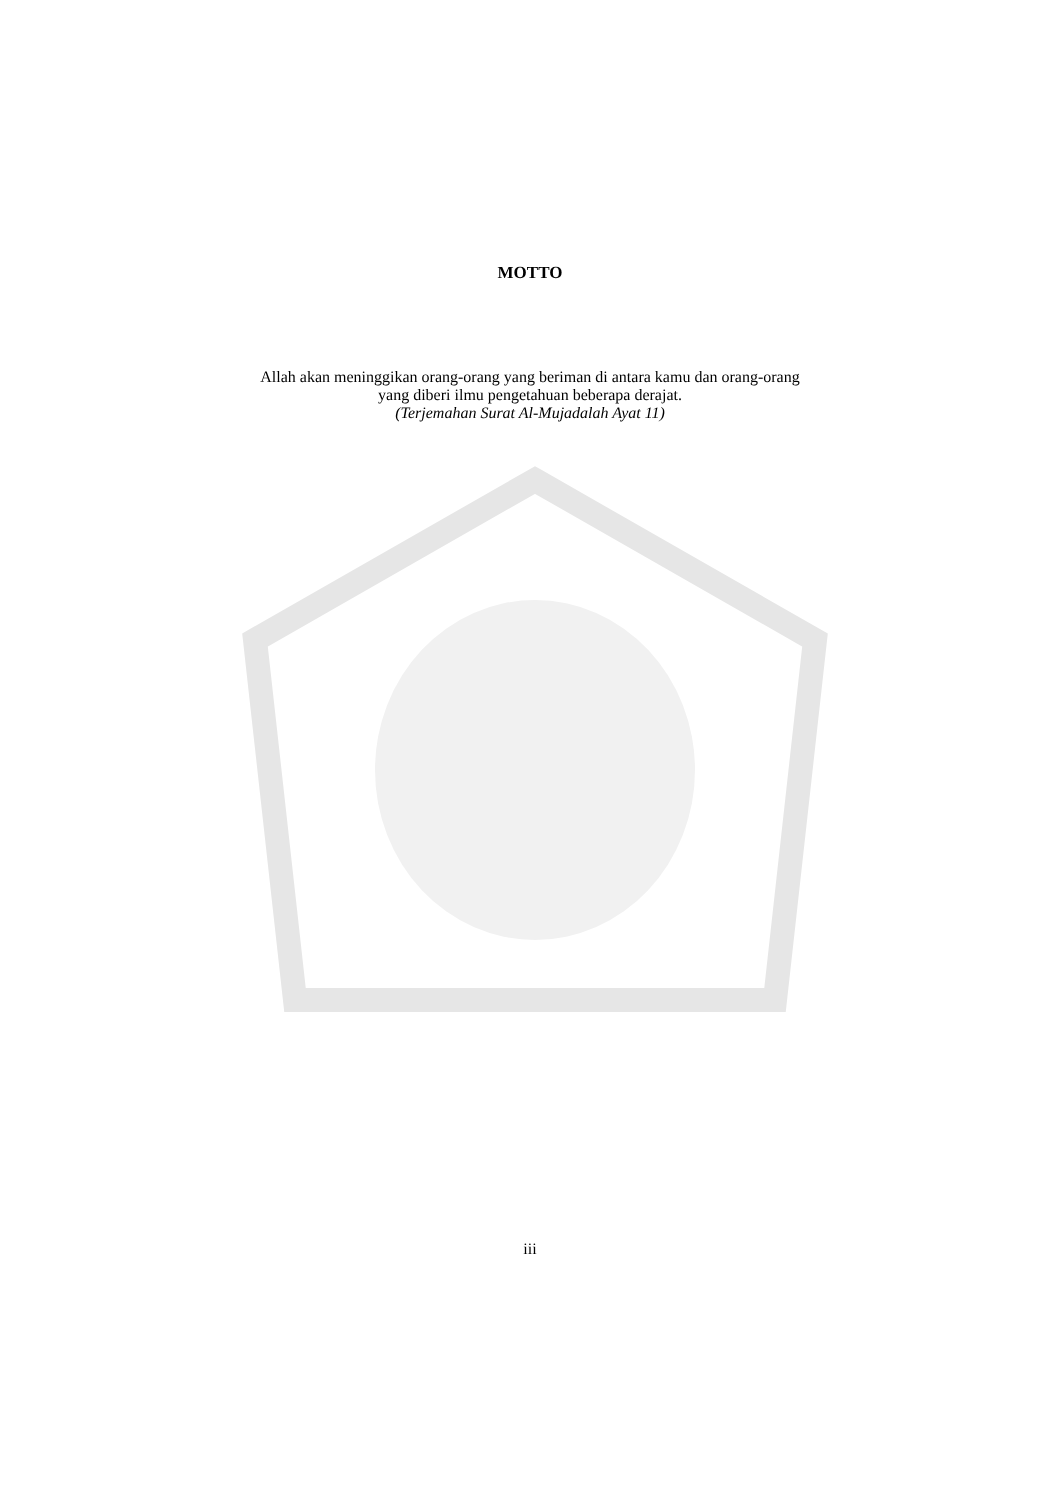MOTTO
Allah akan meninggikan orang-orang yang beriman di antara kamu dan orang-orang
yang diberi ilmu pengetahuan beberapa derajat.
(Terjemahan Surat Al-Mujadalah Ayat 11)
iii